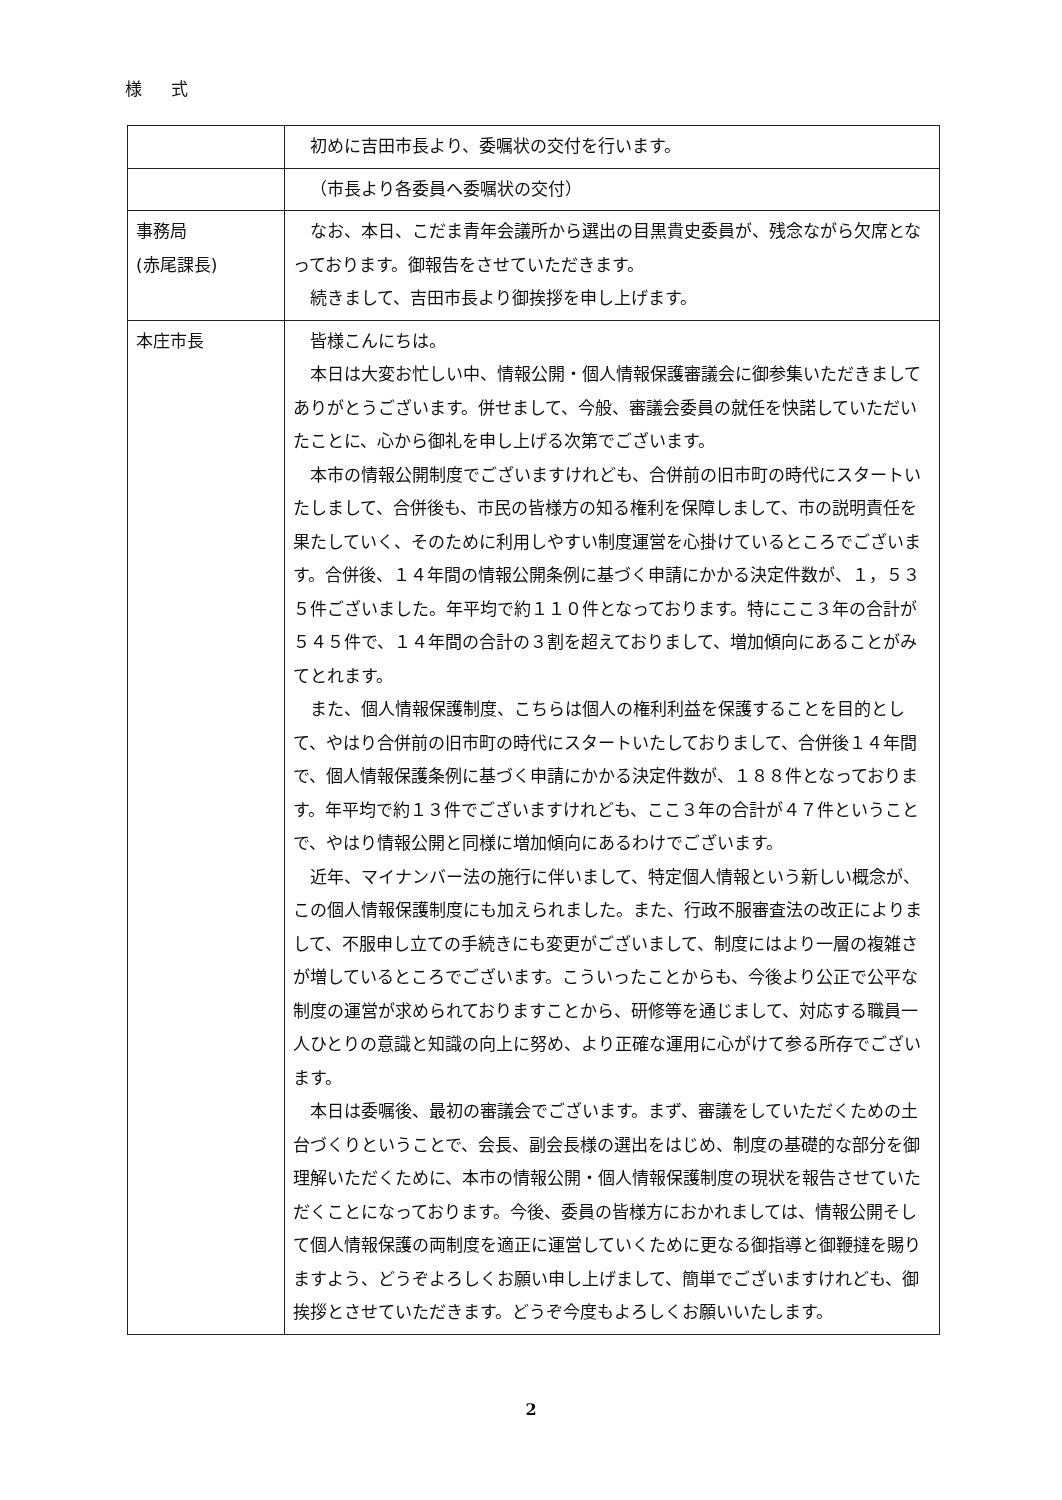様 式
| | 初めに吉田市長より、委嘱状の交付を行います。 |
| | （市長より各委員へ委嘱状の交付） |
| 事務局 (赤尾課長) | なお、本日、こだま青年会議所から選出の目黒貴史委員が、残念ながら欠席となっております。御報告をさせていただきます。 続きまして、吉田市長より御挨拶を申し上げます。 |
| 本庄市長 | 皆様こんにちは。 本日は大変お忙しい中、情報公開・個人情報保護審議会に御参集いただきましてありがとうございます。併せまして、今般、審議会委員の就任を快諾していただいたことに、心から御礼を申し上げる次第でございます。 本市の情報公開制度でございますけれども、合併前の旧市町の時代にスタートいたしまして、合併後も、市民の皆様方の知る権利を保障しまして、市の説明責任を果たしていく、そのために利用しやすい制度運営を心掛けているところでございます。合併後、１４年間の情報公開条例に基づく申請にかかる決定件数が、１，５３５件ございました。年平均で約１１０件となっております。特にここ３年の合計が５４５件で、１４年間の合計の３割を超えておりまして、増加傾向にあることがみてとれます。 また、個人情報保護制度、こちらは個人の権利利益を保護することを目的として、やはり合併前の旧市町の時代にスタートいたしておりまして、合併後１４年間で、個人情報保護条例に基づく申請にかかる決定件数が、１８８件となっております。年平均で約１３件でございますけれども、ここ３年の合計が４７件ということで、やはり情報公開と同様に増加傾向にあるわけでございます。 近年、マイナンバー法の施行に伴いまして、特定個人情報という新しい概念が、この個人情報保護制度にも加えられました。また、行政不服審査法の改正によりまして、不服申し立ての手続きにも変更がございまして、制度にはより一層の複雑さが増しているところでございます。こういったことからも、今後より公正で公平な制度の運営が求められておりますことから、研修等を通じまして、対応する職員一人ひとりの意識と知識の向上に努め、より正確な運用に心がけて参る所存でございます。 本日は委嘱後、最初の審議会でございます。まず、審議をしていただくための土台づくりということで、会長、副会長様の選出をはじめ、制度の基礎的な部分を御理解いただくために、本市の情報公開・個人情報保護制度の現状を報告させていただくことになっております。今後、委員の皆様方におかれましては、情報公開そして個人情報保護の両制度を適正に運営していくために更なる御指導と御鞭撻を賜りますよう、どうぞよろしくお願い申し上げまして、簡単でございますけれども、御挨拶とさせていただきます。どうぞ今度もよろしくお願いいたします。 |
2